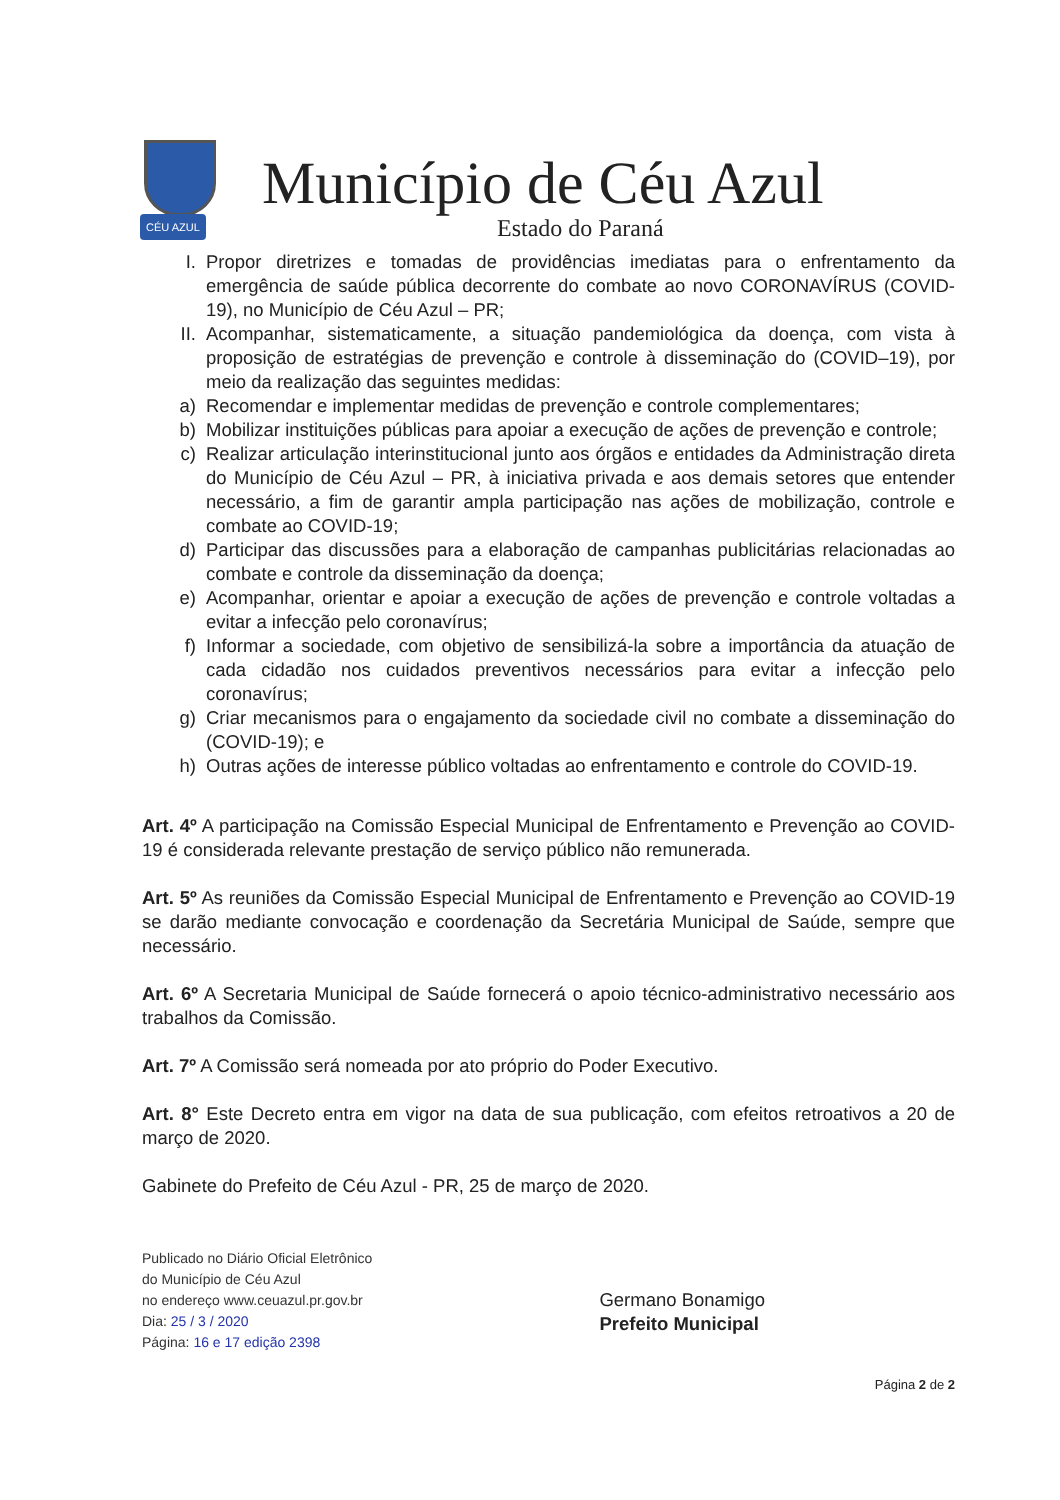CÉU AZUL
Município de Céu Azul
Estado do Paraná
I. Propor diretrizes e tomadas de providências imediatas para o enfrentamento da emergência de saúde pública decorrente do combate ao novo CORONAVÍRUS (COVID-19), no Município de Céu Azul – PR;
II. Acompanhar, sistematicamente, a situação pandemiológica da doença, com vista à proposição de estratégias de prevenção e controle à disseminação do (COVID–19), por meio da realização das seguintes medidas:
a) Recomendar e implementar medidas de prevenção e controle complementares;
b) Mobilizar instituições públicas para apoiar a execução de ações de prevenção e controle;
c) Realizar articulação interinstitucional junto aos órgãos e entidades da Administração direta do Município de Céu Azul – PR, à iniciativa privada e aos demais setores que entender necessário, a fim de garantir ampla participação nas ações de mobilização, controle e combate ao COVID-19;
d) Participar das discussões para a elaboração de campanhas publicitárias relacionadas ao combate e controle da disseminação da doença;
e) Acompanhar, orientar e apoiar a execução de ações de prevenção e controle voltadas a evitar a infecção pelo coronavírus;
f) Informar a sociedade, com objetivo de sensibilizá-la sobre a importância da atuação de cada cidadão nos cuidados preventivos necessários para evitar a infecção pelo coronavírus;
g) Criar mecanismos para o engajamento da sociedade civil no combate a disseminação do (COVID-19); e
h) Outras ações de interesse público voltadas ao enfrentamento e controle do COVID-19.
Art. 4º A participação na Comissão Especial Municipal de Enfrentamento e Prevenção ao COVID-19 é considerada relevante prestação de serviço público não remunerada.
Art. 5º As reuniões da Comissão Especial Municipal de Enfrentamento e Prevenção ao COVID-19 se darão mediante convocação e coordenação da Secretária Municipal de Saúde, sempre que necessário.
Art. 6º A Secretaria Municipal de Saúde fornecerá o apoio técnico-administrativo necessário aos trabalhos da Comissão.
Art. 7º A Comissão será nomeada por ato próprio do Poder Executivo.
Art. 8° Este Decreto entra em vigor na data de sua publicação, com efeitos retroativos a 20 de março de 2020.
Gabinete do Prefeito de Céu Azul - PR, 25 de março de 2020.
Publicado no Diário Oficial Eletrônico
do Município de Céu Azul
no endereço www.ceuazul.pr.gov.br
Dia: 25 / 3 / 2020
Página: 16 e 17 edição 2398
Germano Bonamigo
Prefeito Municipal
Página 2 de 2